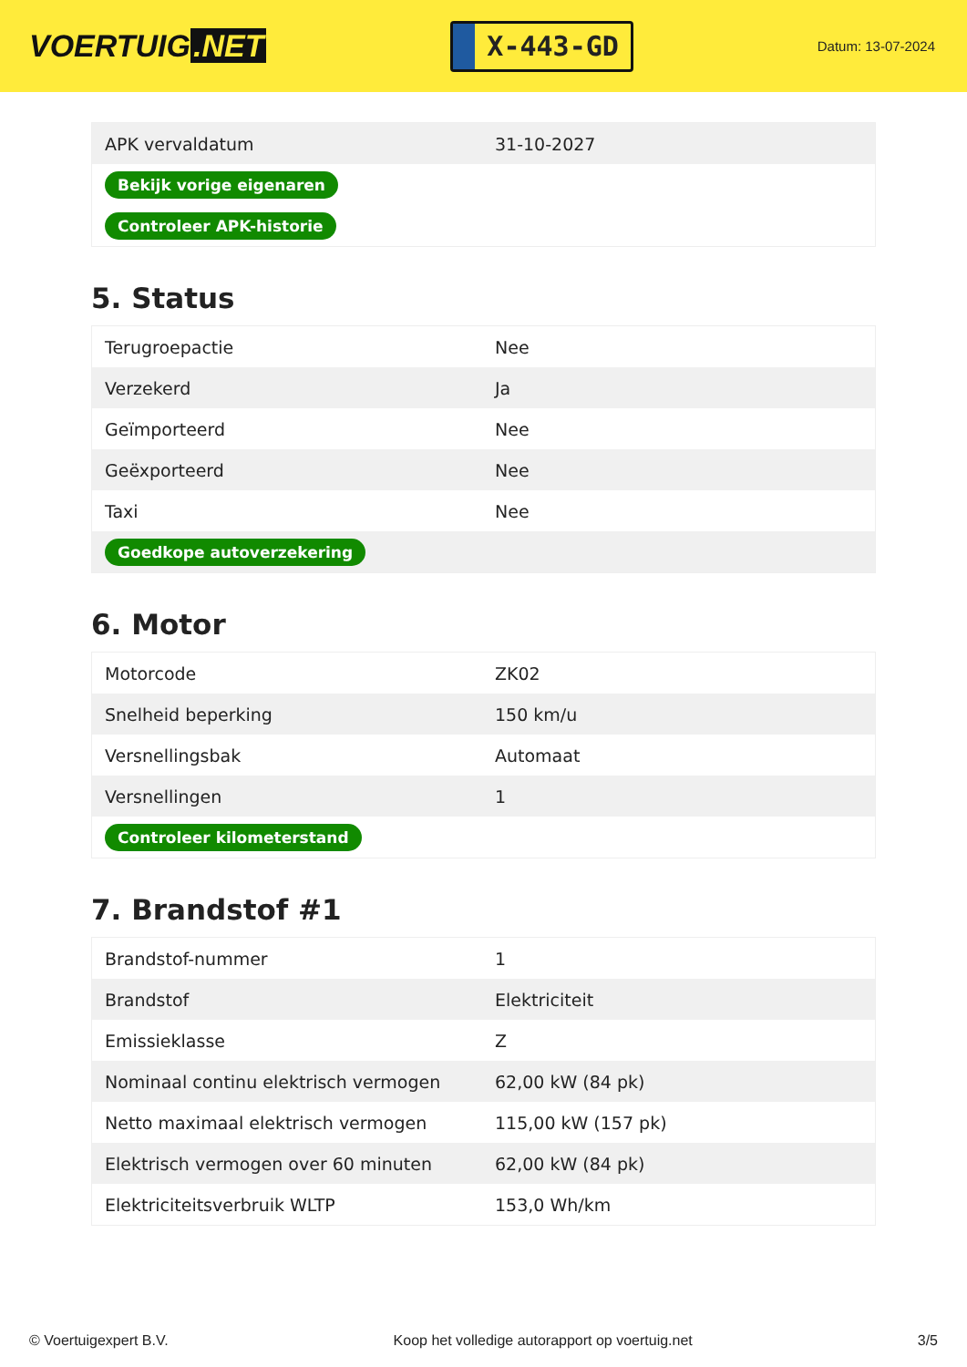VOERTUIG.NET
X-443-GD
Datum: 13-07-2024
| APK vervaldatum | 31-10-2027 |
| Bekijk vorige eigenaren | |
| Controleer APK-historie | |
5. Status
| Terugroepactie | Nee |
| Verzekerd | Ja |
| Geïmporteerd | Nee |
| Geëxporteerd | Nee |
| Taxi | Nee |
| Goedkope autoverzekering | |
6. Motor
| Motorcode | ZK02 |
| Snelheid beperking | 150 km/u |
| Versnellingsbak | Automaat |
| Versnellingen | 1 |
| Controleer kilometerstand | |
7. Brandstof #1
| Brandstof-nummer | 1 |
| Brandstof | Elektriciteit |
| Emissieklasse | Z |
| Nominaal continu elektrisch vermogen | 62,00 kW (84 pk) |
| Netto maximaal elektrisch vermogen | 115,00 kW (157 pk) |
| Elektrisch vermogen over 60 minuten | 62,00 kW (84 pk) |
| Elektriciteitsverbruik WLTP | 153,0 Wh/km |
© Voertuigexpert B.V. Koop het volledige autorapport op voertuig.net 3/5